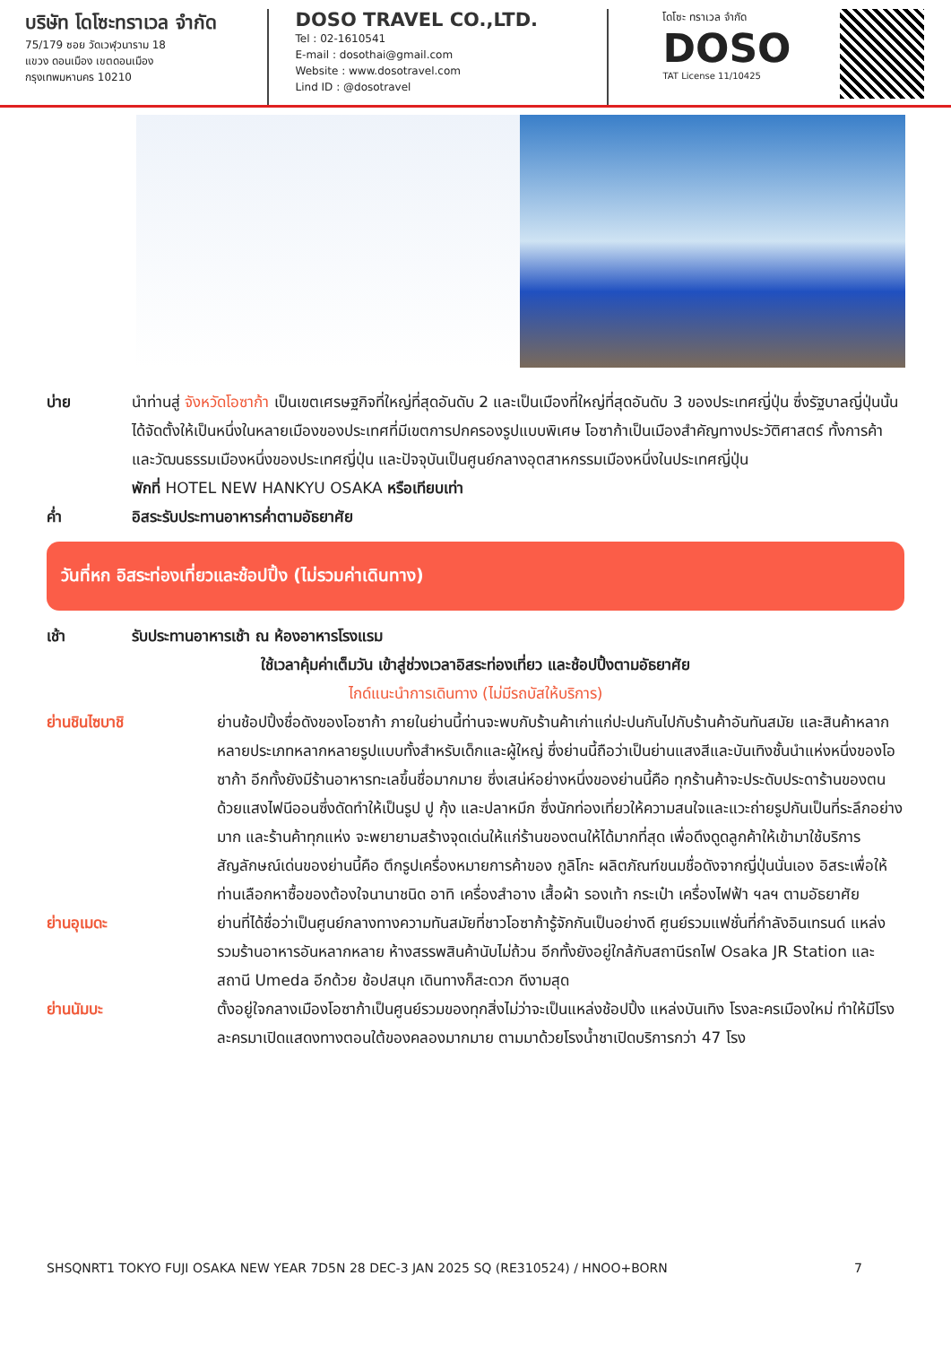บริษัท โดโซะทราเวล จำกัด
75/179 ซอย วัดเวฬุวนาราม 18
แขวง ดอนเมือง เขตดอนเมือง
กรุงเทพมหานคร 10210
DOSO TRAVEL CO.,LTD.
Tel : 02-1610541
E-mail : dosothai@gmail.com
Website : www.dosotravel.com
Lind ID : @dosotravel
โดโซะ ทราเวล จำกัด
DOSO
TAT License 11/10425
บ่าย นำท่านสู่ จังหวัดโอซาก้า เป็นเขตเศรษฐกิจที่ใหญ่ที่สุดอันดับ 2 และเป็นเมืองที่ใหญ่ที่สุดอันดับ 3 ของประเทศญี่ปุ่น ซึ่งรัฐบาลญี่ปุ่นนั้นได้จัดตั้งให้เป็นหนึ่งในหลายเมืองของประเทศที่มีเขตการปกครองรูปแบบพิเศษ โอซาก้าเป็นเมืองสำคัญทางประวัติศาสตร์ ทั้งการค้าและวัฒนธรรมเมืองหนึ่งของประเทศญี่ปุ่น และปัจจุบันเป็นศูนย์กลางอุตสาหกรรมเมืองหนึ่งในประเทศญี่ปุ่น
พักที่ HOTEL NEW HANKYU OSAKA หรือเทียบเท่า
ค่ำ อิสระรับประทานอาหารค่ำตามอัธยาศัย
วันที่หก อิสระท่องเที่ยวและช้อปปิ้ง (ไม่รวมค่าเดินทาง)
เช้า รับประทานอาหารเช้า ณ ห้องอาหารโรงแรม
ใช้เวลาคุ้มค่าเต็มวัน เข้าสู่ช่วงเวลาอิสระท่องเที่ยว และช้อปปิ้งตามอัธยาศัย
ไกด์แนะนำการเดินทาง (ไม่มีรถบัสให้บริการ)
ย่านชินไซบาชิ ย่านช้อปปิ้งชื่อดังของโอซาก้า ภายในย่านนี้ท่านจะพบกับร้านค้าเก่าแก่ปะปนกันไปกับร้านค้าอันทันสมัย และสินค้าหลากหลายประเภทหลากหลายรูปแบบทั้งสำหรับเด็กและผู้ใหญ่ ซึ่งย่านนี้ถือว่าเป็นย่านแสงสีและบันเทิงชั้นนำแห่งหนึ่งของโอซาก้า อีกทั้งยังมีร้านอาหารทะเลขึ้นชื่อมากมาย ซึ่งเสน่ห์อย่างหนึ่งของย่านนี้คือ ทุกร้านค้าจะประดับประดาร้านของตนด้วยแสงไฟนีออนซึ่งดัดทำให้เป็นรูป ปู กุ้ง และปลาหมึก ซึ่งนักท่องเที่ยวให้ความสนใจและแวะถ่ายรูปกันเป็นที่ระลึกอย่างมาก และร้านค้าทุกแห่ง จะพยายามสร้างจุดเด่นให้แก่ร้านของตนให้ได้มากที่สุด เพื่อดึงดูดลูกค้าให้เข้ามาใช้บริการ สัญลักษณ์เด่นของย่านนี้คือ ตึกรูปเครื่องหมายการค้าของ กูลิโกะ ผลิตภัณฑ์ขนมชื่อดังจากญี่ปุ่นนั่นเอง อิสระเพื่อให้ท่านเลือกหาซื้อของต้องใจนานาชนิด อาทิ เครื่องสำอาง เสื้อผ้า รองเท้า กระเป๋า เครื่องไฟฟ้า ฯลฯ ตามอัธยาศัย
ย่านอุเมดะ ย่านที่ได้ชื่อว่าเป็นศูนย์กลางทางความทันสมัยที่ชาวโอซาก้ารู้จักกันเป็นอย่างดี ศูนย์รวมแฟชั่นที่กำลังอินเทรนด์ แหล่งรวมร้านอาหารอันหลากหลาย ห้างสรรพสินค้านับไม่ถ้วน อีกทั้งยังอยู่ใกล้กับสถานีรถไฟ Osaka JR Station และสถานี Umeda อีกด้วย ช้อปสนุก เดินทางก็สะดวก ดีงามสุด
ย่านนัมบะ ตั้งอยู่ใจกลางเมืองโอซาก้าเป็นศูนย์รวมของทุกสิ่งไม่ว่าจะเป็นแหล่งช้อปปิ้ง แหล่งบันเทิง โรงละครเมืองใหม่ ทำให้มีโรงละครมาเปิดแสดงทางตอนใต้ของคลองมากมาย ตามมาด้วยโรงน้ำชาเปิดบริการกว่า 47 โรง
SHSQNRT1 TOKYO FUJI OSAKA NEW YEAR 7D5N 28 DEC-3 JAN 2025 SQ (RE310524) / HNOO+BORN 7